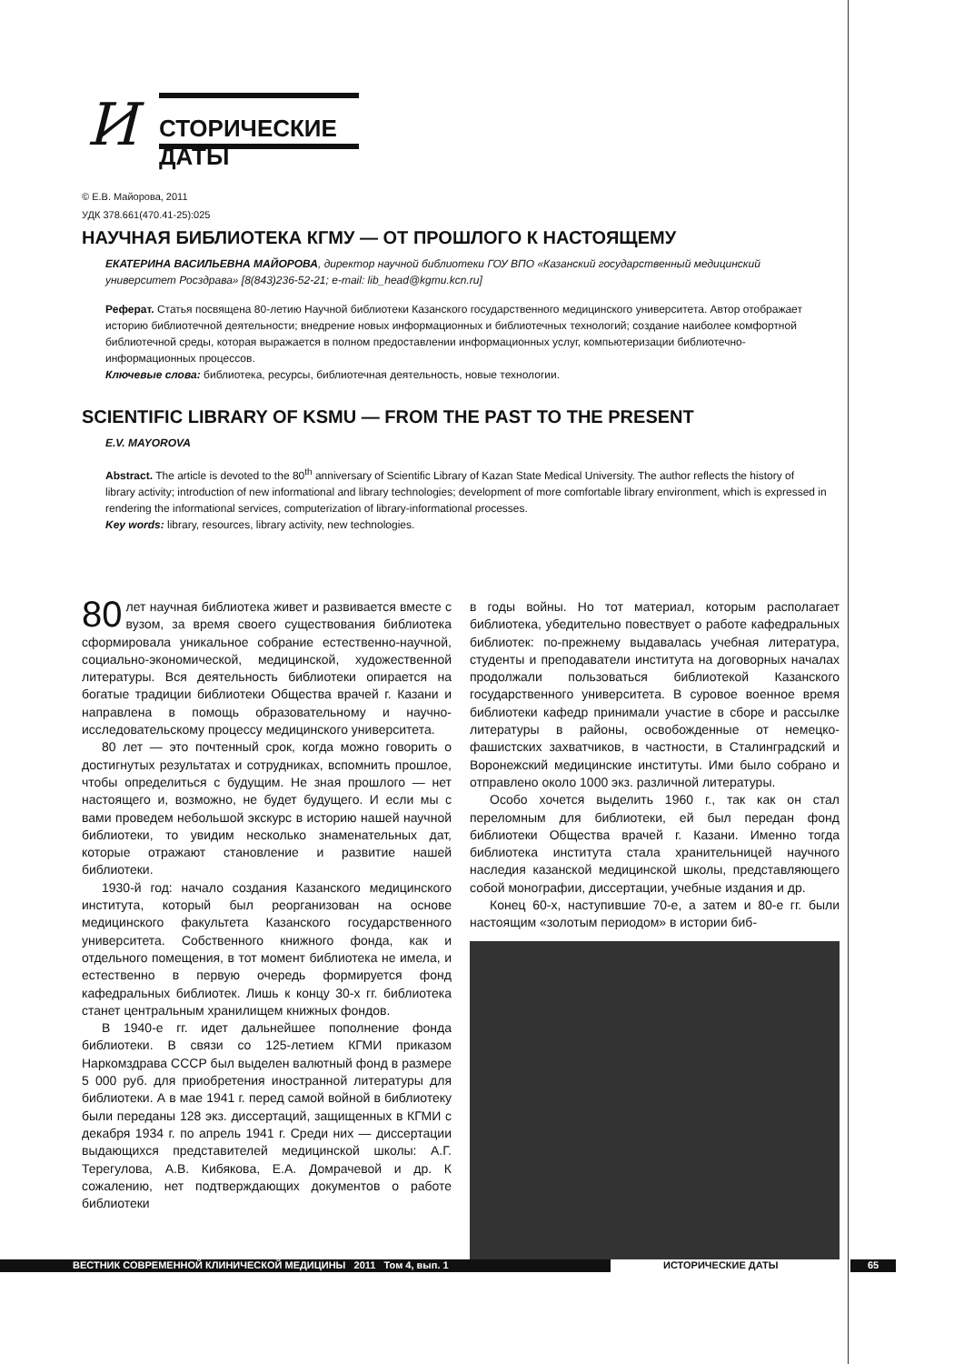И СТОРИЧЕСКИЕ ДАТЫ
© Е.В. Майорова, 2011
УДК 378.661(470.41-25):025
НАУЧНАЯ БИБЛИОТЕКА КГМУ — ОТ ПРОШЛОГО К НАСТОЯЩЕМУ
ЕКАТЕРИНА ВАСИЛЬЕВНА МАЙОРОВА, директор научной библиотеки ГОУ ВПО «Казанский государственный медицинский университет Росздрава» [8(843)236-52-21; e-mail: lib_head@kgmu.kcn.ru]
Реферат. Статья посвящена 80-летию Научной библиотеки Казанского государственного медицинского университета. Автор отображает историю библиотечной деятельности; внедрение новых информационных и библиотечных технологий; создание наиболее комфортной библиотечной среды, которая выражается в полном предоставлении информационных услуг, компьютеризации библиотечно-информационных процессов.
Ключевые слова: библиотека, ресурсы, библиотечная деятельность, новые технологии.
SCIENTIFIC LIBRARY OF KSMU — FROM THE PAST TO THE PRESENT
E.V. MAYOROVA
Abstract. The article is devoted to the 80<sup>th</sup> anniversary of Scientific Library of Kazan State Medical University. The author reflects the history of library activity; introduction of new informational and library technologies; development of more comfortable library environment, which is expressed in rendering the informational services, computerization of library-informational processes.
Key words: library, resources, library activity, new technologies.
80 лет научная библиотека живет и развивается вместе с вузом, за время своего существования библиотека сформировала уникальное собрание естественно-научной, социально-экономической, медицинской, художественной литературы. Вся деятельность библиотеки опирается на богатые традиции библиотеки Общества врачей г. Казани и направлена в помощь образовательному и научно-исследовательскому процессу медицинского университета.
80 лет — это почтенный срок, когда можно говорить о достигнутых результатах и сотрудниках, вспомнить прошлое, чтобы определиться с будущим. Не зная прошлого — нет настоящего и, возможно, не будет будущего. И если мы с вами проведем небольшой экскурс в историю нашей научной библиотеки, то увидим несколько знаменательных дат, которые отражают становление и развитие нашей библиотеки.
1930-й год: начало создания Казанского медицинского института, который был реорганизован на основе медицинского факультета Казанского государственного университета. Собственного книжного фонда, как и отдельного помещения, в тот момент библиотека не имела, и естественно в первую очередь формируется фонд кафедральных библиотек. Лишь к концу 30-х гг. библиотека станет центральным хранилищем книжных фондов.
В 1940-е гг. идет дальнейшее пополнение фонда библиотеки. В связи со 125-летием КГМИ приказом Наркомздрава СССР был выделен валютный фонд в размере 5 000 руб. для приобретения иностранной литературы для библиотеки. А в мае 1941 г. перед самой войной в библиотеку были переданы 128 экз. диссертаций, защищенных в КГМИ с декабря 1934 г. по апрель 1941 г. Среди них — диссертации выдающихся представителей медицинской школы: А.Г. Терегулова, А.В. Кибякова, Е.А. Домрачевой и др. К сожалению, нет подтверждающих документов о работе библиотеки
в годы войны. Но тот материал, которым располагает библиотека, убедительно повествует о работе кафедральных библиотек: по-прежнему выдавалась учебная литература, студенты и преподаватели института на договорных началах продолжали пользоваться библиотекой Казанского государственного университета. В суровое военное время библиотеки кафедр принимали участие в сборе и рассылке литературы в районы, освобожденные от немецко-фашистских захватчиков, в частности, в Сталинградский и Воронежский медицинские институты. Ими было собрано и отправлено около 1000 экз. различной литературы.
Особо хочется выделить 1960 г., так как он стал переломным для библиотеки, ей был передан фонд библиотеки Общества врачей г. Казани. Именно тогда библиотека института стала хранительницей научного наследия казанской медицинской школы, представляющего собой монографии, диссертации, учебные издания и др.
Конец 60-х, наступившие 70-е, а затем и 80-е гг. были настоящим «золотым периодом» в истории биб-
ВЕСТНИК СОВРЕМЕННОЙ КЛИНИЧЕСКОЙ МЕДИЦИНЫ 2011 Том 4, вып. 1 ИСТОРИЧЕСКИЕ ДАТЫ 65